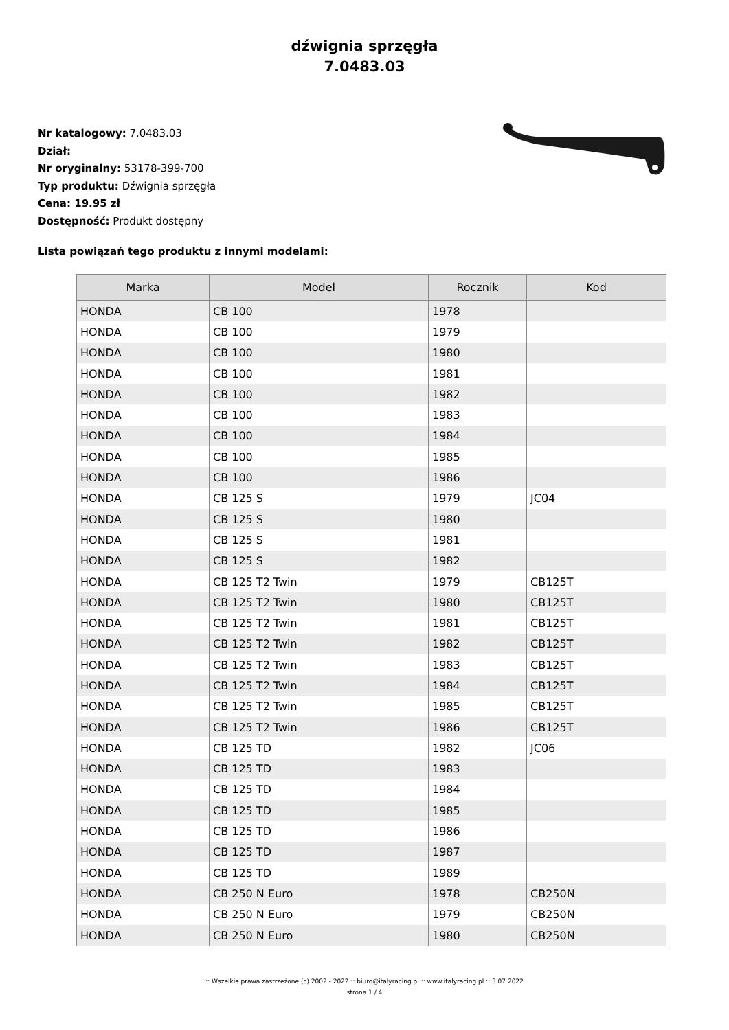dźwignia sprzęgła
7.0483.03
Nr katalogowy: 7.0483.03
Dział:
Nr oryginalny: 53178-399-700
Typ produktu: Dźwignia sprzęgła
Cena: 19.95 zł
Dostępność: Produkt dostępny
Lista powiązań tego produktu z innymi modelami:
| Marka | Model | Rocznik | Kod |
| --- | --- | --- | --- |
| HONDA | CB 100 | 1978 | |
| HONDA | CB 100 | 1979 | |
| HONDA | CB 100 | 1980 | |
| HONDA | CB 100 | 1981 | |
| HONDA | CB 100 | 1982 | |
| HONDA | CB 100 | 1983 | |
| HONDA | CB 100 | 1984 | |
| HONDA | CB 100 | 1985 | |
| HONDA | CB 100 | 1986 | |
| HONDA | CB 125 S | 1979 | JC04 |
| HONDA | CB 125 S | 1980 | |
| HONDA | CB 125 S | 1981 | |
| HONDA | CB 125 S | 1982 | |
| HONDA | CB 125 T2 Twin | 1979 | CB125T |
| HONDA | CB 125 T2 Twin | 1980 | CB125T |
| HONDA | CB 125 T2 Twin | 1981 | CB125T |
| HONDA | CB 125 T2 Twin | 1982 | CB125T |
| HONDA | CB 125 T2 Twin | 1983 | CB125T |
| HONDA | CB 125 T2 Twin | 1984 | CB125T |
| HONDA | CB 125 T2 Twin | 1985 | CB125T |
| HONDA | CB 125 T2 Twin | 1986 | CB125T |
| HONDA | CB 125 TD | 1982 | JC06 |
| HONDA | CB 125 TD | 1983 | |
| HONDA | CB 125 TD | 1984 | |
| HONDA | CB 125 TD | 1985 | |
| HONDA | CB 125 TD | 1986 | |
| HONDA | CB 125 TD | 1987 | |
| HONDA | CB 125 TD | 1989 | |
| HONDA | CB 250 N Euro | 1978 | CB250N |
| HONDA | CB 250 N Euro | 1979 | CB250N |
| HONDA | CB 250 N Euro | 1980 | CB250N |
:: Wszelkie prawa zastrzeżone (c) 2002 - 2022 :: biuro@italyracing.pl :: www.italyracing.pl :: 3.07.2022
strona 1 / 4